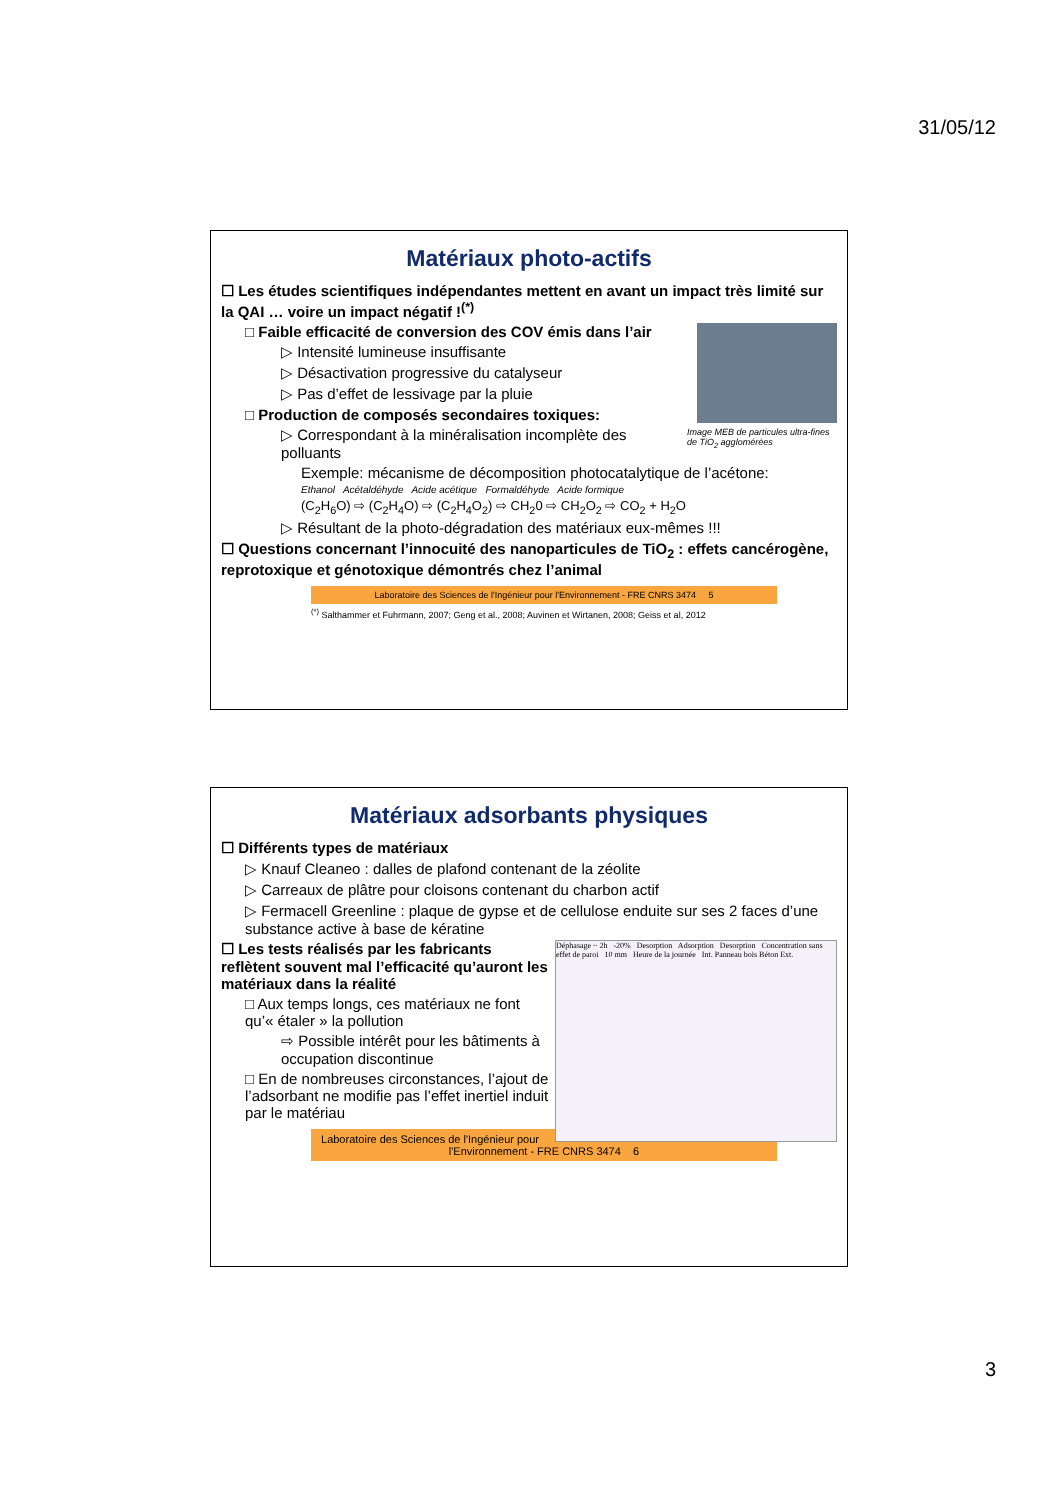31/05/12
Matériaux photo-actifs
☐ Les études scientifiques indépendantes mettent en avant un impact très limité sur la QAI … voire un impact négatif !<sup>(*)</sup>
Image MEB de particules ultra-fines de TiO<sub>2</sub> agglomérées
□ Faible efficacité de conversion des COV émis dans l’air
▷ Intensité lumineuse insuffisante
▷ Désactivation progressive du catalyseur
▷ Pas d’effet de lessivage par la pluie
□ Production de composés secondaires toxiques:
▷ Correspondant à la minéralisation incomplète des polluants
Exemple: mécanisme de décomposition photocatalytique de l’acétone:
Ethanol Acétaldéhyde Acide acétique Formaldéhyde Acide formique
(C<sub>2</sub>H<sub>6</sub>O) ⇨ (C<sub>2</sub>H<sub>4</sub>O) ⇨ (C<sub>2</sub>H<sub>4</sub>O<sub>2</sub>) ⇨ CH<sub>2</sub>0 ⇨ CH<sub>2</sub>O<sub>2</sub> ⇨ CO<sub>2</sub> + H<sub>2</sub>O
▷ Résultant de la photo-dégradation des matériaux eux-mêmes !!!
☐ Questions concernant l’innocuité des nanoparticules de TiO<sub>2</sub> : effets cancérogène, reprotoxique et génotoxique démontrés chez l’animal
Laboratoire des Sciences de l'Ingénieur pour l'Environnement - FRE CNRS 3474 5
<sup>(*)</sup> Salthammer et Fuhrmann, 2007; Geng et al., 2008; Auvinen et Wirtanen, 2008; Geiss et al, 2012
Matériaux adsorbants physiques
☐ Différents types de matériaux
▷ Knauf Cleaneo : dalles de plafond contenant de la zéolite
▷ Carreaux de plâtre pour cloisons contenant du charbon actif
▷ Fermacell Greenline : plaque de gypse et de cellulose enduite sur ses 2 faces d’une substance active à base de kératine
Déphasage ~ 2h -20% Desorption Adsorption Desorption Concentration sans effet de paroi 10 mm Heure de la journée Int. Panneau bois Béton Ext.
☐ Les tests réalisés par les fabricants reflètent souvent mal l’efficacité qu’auront les matériaux dans la réalité
□ Aux temps longs, ces matériaux ne font qu’« étaler » la pollution
⇨ Possible intérêt pour les bâtiments à occupation discontinue
□ En de nombreuses circonstances, l’ajout de l’adsorbant ne modifie pas l’effet inertiel induit par le matériau
Laboratoire des Sciences de l'Ingénieur pour l'Environnement - FRE CNRS 3474 6
3